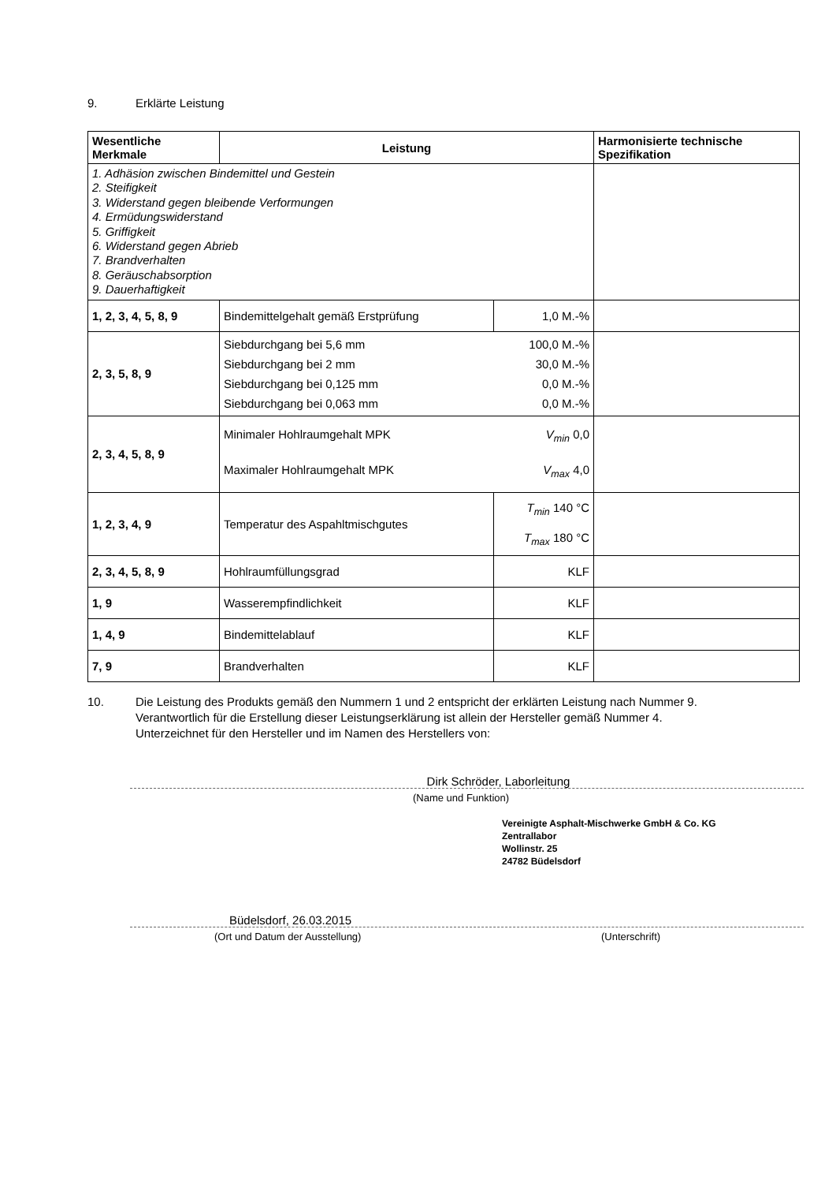9. Erklärte Leistung
| Wesentliche Merkmale | Leistung | | Harmonisierte technische Spezifikation |
| --- | --- | --- | --- |
| 1. Adhäsion zwischen Bindemittel und Gestein 2. Steifigkeit 3. Widerstand gegen bleibende Verformungen 4. Ermüdungswiderstand 5. Griffigkeit 6. Widerstand gegen Abrieb 7. Brandverhalten 8. Geräuschabsorption 9. Dauerhaftigkeit | | | |
| 1, 2, 3, 4, 5, 8, 9 | Bindemittelgehalt gemäß Erstprüfung | 1,0 M.-% | |
| 2, 3, 5, 8, 9 | Siebdurchgang bei 5,6 mm 100,0 M.-% Siebdurchgang bei 2 mm 30,0 M.-% Siebdurchgang bei 0,125 mm 0,0 M.-% Siebdurchgang bei 0,063 mm 0,0 M.-% | | |
| 2, 3, 4, 5, 8, 9 | Minimaler Hohlraumgehalt MPK V<sub>min</sub> 0,0 Maximaler Hohlraumgehalt MPK V<sub>max</sub> 4,0 | | |
| 1, 2, 3, 4, 9 | Temperatur des Aspahltmischgutes | T<sub>min</sub> 140 °C T<sub>max</sub> 180 °C | |
| 2, 3, 4, 5, 8, 9 | Hohlraumfüllungsgrad | KLF | |
| 1, 9 | Wasserempfindlichkeit | KLF | |
| 1, 4, 9 | Bindemittelablauf | KLF | |
| 7, 9 | Brandverhalten | KLF | |
10.
Die Leistung des Produkts gemäß den Nummern 1 und 2 entspricht der erklärten Leistung nach Nummer 9.
Verantwortlich für die Erstellung dieser Leistungserklärung ist allein der Hersteller gemäß Nummer 4.
Unterzeichnet für den Hersteller und im Namen des Herstellers von:
Dirk Schröder, Laborleitung
(Name und Funktion)
Vereinigte Asphalt-Mischwerke GmbH & Co. KG
Zentrallabor
Wollinstr. 25
24782 Büdelsdorf
Büdelsdorf, 26.03.2015
(Ort und Datum der Ausstellung)
(Unterschrift)